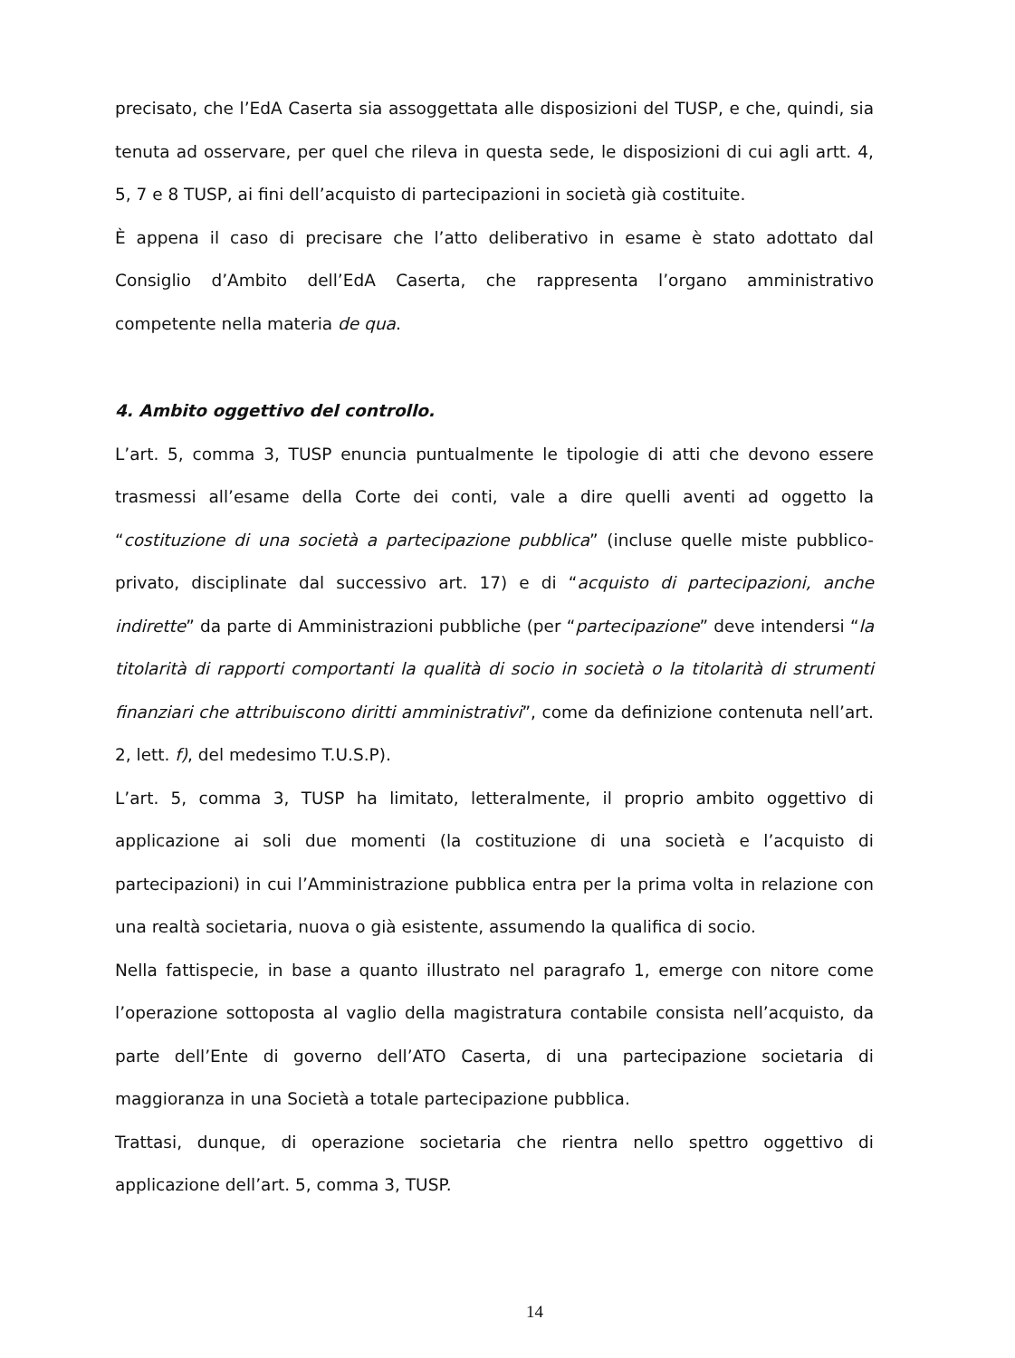precisato, che l’EdA Caserta sia assoggettata alle disposizioni del TUSP, e che, quindi, sia tenuta ad osservare, per quel che rileva in questa sede, le disposizioni di cui agli artt. 4, 5, 7 e 8 TUSP, ai fini dell’acquisto di partecipazioni in società già costituite.
È appena il caso di precisare che l’atto deliberativo in esame è stato adottato dal Consiglio d’Ambito dell’EdA Caserta, che rappresenta l’organo amministrativo competente nella materia de qua.
4. Ambito oggettivo del controllo.
L’art. 5, comma 3, TUSP enuncia puntualmente le tipologie di atti che devono essere trasmessi all’esame della Corte dei conti, vale a dire quelli aventi ad oggetto la “costituzione di una società a partecipazione pubblica” (incluse quelle miste pubblico-privato, disciplinate dal successivo art. 17) e di “acquisto di partecipazioni, anche indirette” da parte di Amministrazioni pubbliche (per “partecipazione” deve intendersi “la titolarità di rapporti comportanti la qualità di socio in società o la titolarità di strumenti finanziari che attribuiscono diritti amministrativi”, come da definizione contenuta nell’art. 2, lett. f), del medesimo T.U.S.P).
L’art. 5, comma 3, TUSP ha limitato, letteralmente, il proprio ambito oggettivo di applicazione ai soli due momenti (la costituzione di una società e l’acquisto di partecipazioni) in cui l’Amministrazione pubblica entra per la prima volta in relazione con una realtà societaria, nuova o già esistente, assumendo la qualifica di socio.
Nella fattispecie, in base a quanto illustrato nel paragrafo 1, emerge con nitore come l’operazione sottoposta al vaglio della magistratura contabile consista nell’acquisto, da parte dell’Ente di governo dell’ATO Caserta, di una partecipazione societaria di maggioranza in una Società a totale partecipazione pubblica.
Trattasi, dunque, di operazione societaria che rientra nello spettro oggettivo di applicazione dell’art. 5, comma 3, TUSP.
14